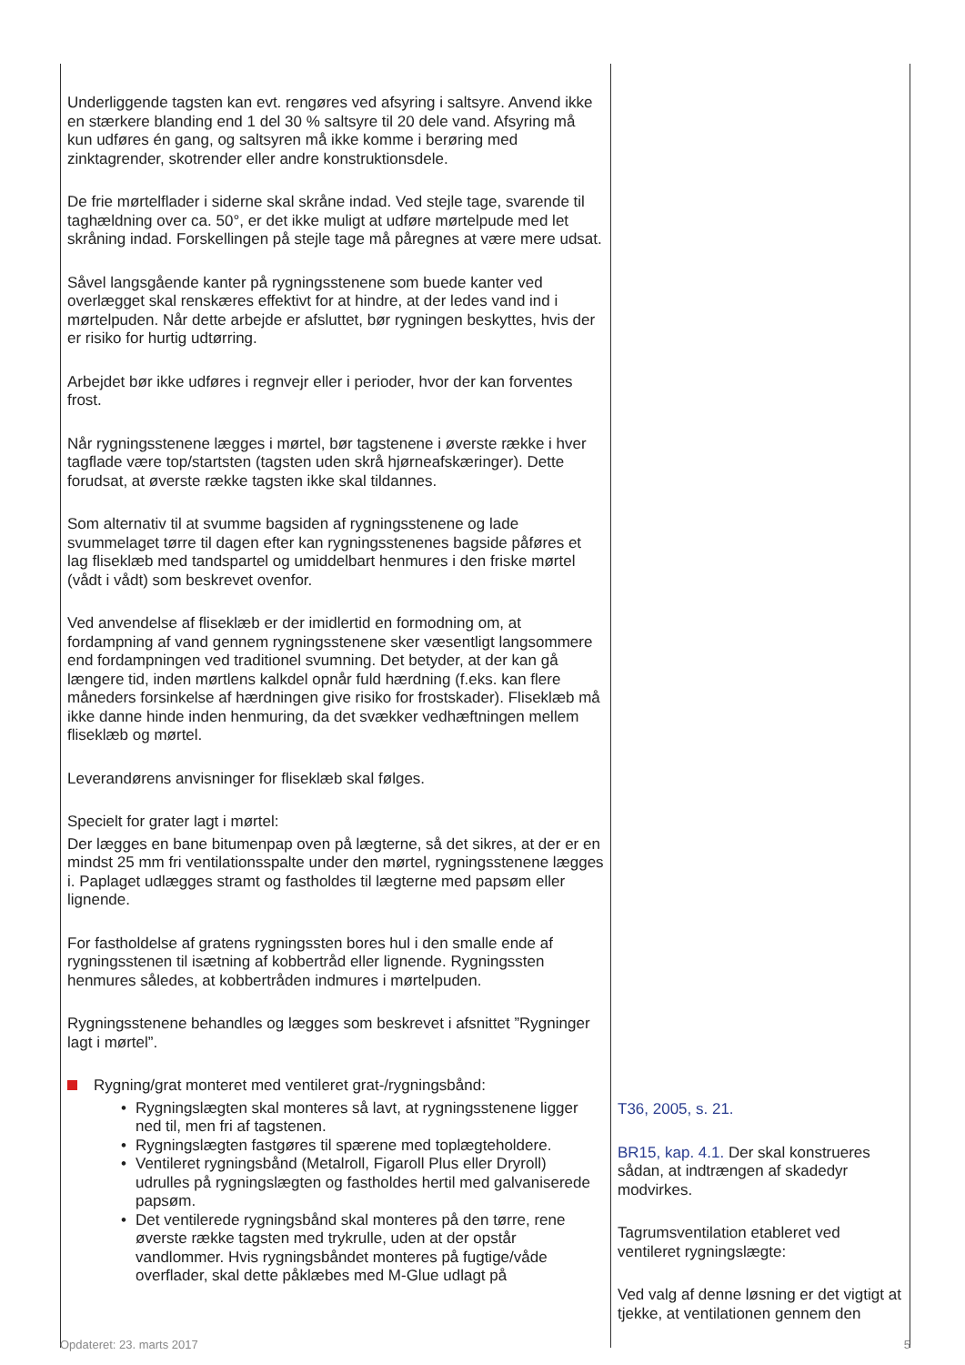| Underliggende tagsten kan evt. rengøres ved afsyring i saltsyre. Anvend ikke en stærkere blanding end 1 del 30 % saltsyre til 20 dele vand. Afsyring må kun udføres én gang, og saltsyren må ikke komme i berøring med zinktagrender, skotrender eller andre konstruktionsdele. De frie mørtelflader i siderne skal skråne indad. Ved stejle tage, svarende til taghældning over ca. 50°, er det ikke muligt at udføre mørtelpude med let skråning indad. Forskellingen på stejle tage må påregnes at være mere udsat. Såvel langsgående kanter på rygningsstenene som buede kanter ved overlægget skal renskæres effektivt for at hindre, at der ledes vand ind i mørtelpuden. Når dette arbejde er afsluttet, bør rygningen beskyttes, hvis der er risiko for hurtig udtørring. Arbejdet bør ikke udføres i regnvejr eller i perioder, hvor der kan forventes frost. Når rygningsstenene lægges i mørtel, bør tagstenene i øverste række i hver tagflade være top/startsten (tagsten uden skrå hjørneafskæringer). Dette forudsat, at øverste række tagsten ikke skal tildannes. Som alternativ til at svumme bagsiden af rygningsstenene og lade svummelaget tørre til dagen efter kan rygningsstenenes bagside påføres et lag fliseklæb med tandspartel og umiddelbart henmures i den friske mørtel (vådt i vådt) som beskrevet ovenfor. Ved anvendelse af fliseklæb er der imidlertid en formodning om, at fordampning af vand gennem rygningsstenene sker væsentligt langsommere end fordampningen ved traditionel svumning. Det betyder, at der kan gå længere tid, inden mørtlens kalkdel opnår fuld hærdning (f.eks. kan flere måneders forsinkelse af hærdningen give risiko for frostskader). Fliseklæb må ikke danne hinde inden henmuring, da det svækker vedhæftningen mellem fliseklæb og mørtel. Leverandørens anvisninger for fliseklæb skal følges. Specielt for grater lagt i mørtel: Der lægges en bane bitumenpap oven på lægterne, så det sikres, at der er en mindst 25 mm fri ventilationsspalte under den mørtel, rygningsstenene lægges i. Paplaget udlægges stramt og fastholdes til lægterne med papsøm eller lignende. For fastholdelse af gratens rygningssten bores hul i den smalle ende af rygningsstenen til isætning af kobbertråd eller lignende. Rygningssten henmures således, at kobbertråden indmures i mørtelpuden. Rygningsstenene behandles og lægges som beskrevet i afsnittet ”Rygninger lagt i mørtel”. Rygning/grat monteret med ventileret grat-/rygningsbånd: • Rygningslægten skal monteres så lavt, at rygningsstenene ligger ned til, men fri af tagstenen. • Rygningslægten fastgøres til spærene med toplægteholdere. • Ventileret rygningsbånd (Metalroll, Figaroll Plus eller Dryroll) udrulles på rygningslægten og fastholdes hertil med galvaniserede papsøm. • Det ventilerede rygningsbånd skal monteres på den tørre, rene øverste række tagsten med trykrulle, uden at der opstår vandlommer. Hvis rygningsbåndet monteres på fugtige/våde overflader, skal dette påklæbes med M-Glue udlagt på | T36, 2005, s. 21. BR15, kap. 4.1. Der skal konstrueres sådan, at indtrængen af skadedyr modvirkes. Tagrumsventilation etableret ved ventileret rygningslægte: Ved valg af denne løsning er det vigtigt at tjekke, at ventilationen gennem den |
Opdateret: 23. marts 2017 5